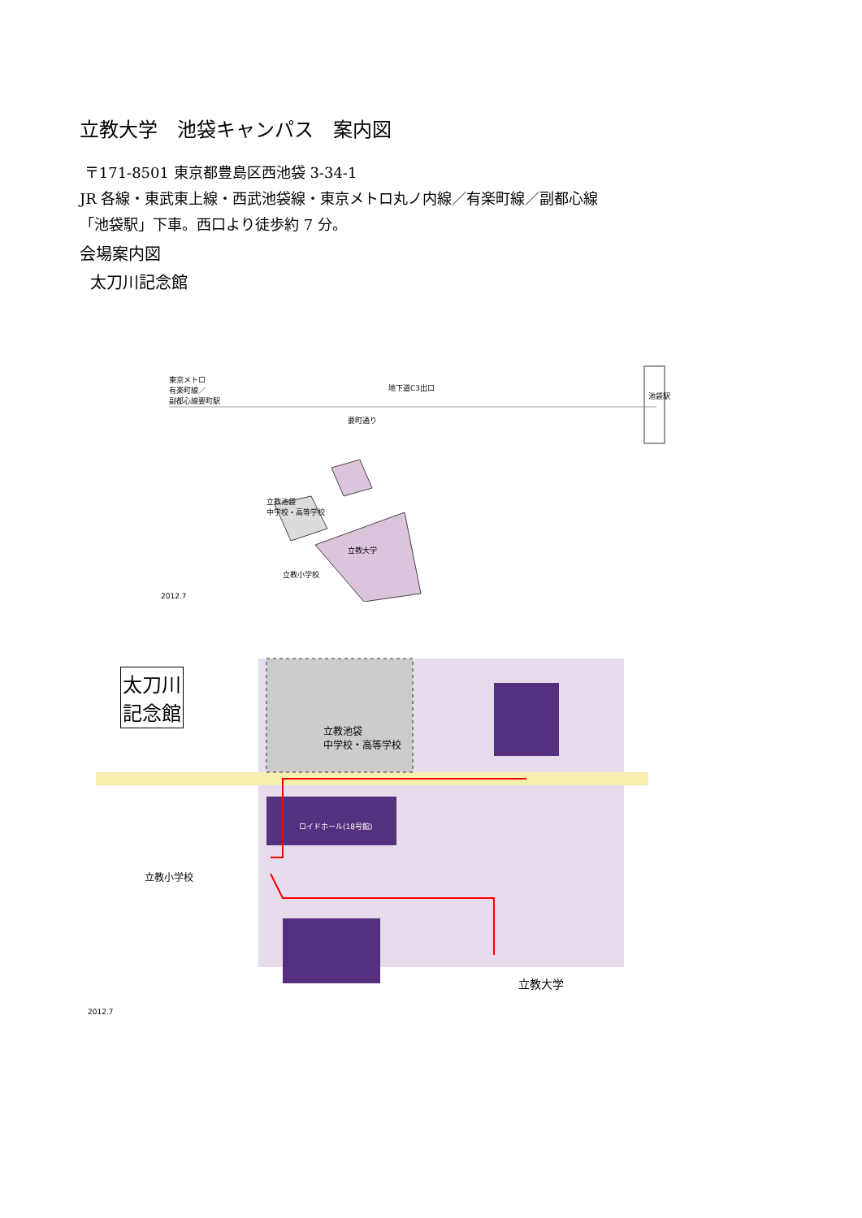立教大学　池袋キャンパス　案内図
〒171-8501 東京都豊島区西池袋 3-34-1
JR 各線・東武東上線・西武池袋線・東京メトロ丸ノ内線／有楽町線／副都心線
「池袋駅」下車。西口より徒歩約 7 分。
会場案内図
太刀川記念館
東京メトロ
有楽町線／
副都心線要町駅
地下道C3出口
要町通り
立教池袋
中学校・高等学校
立教大学
立教小学校
池袋駅
2012.7
太刀川
記念館
立教池袋
中学校・高等学校
立教大学
立教小学校
ロイドホール(18号館)
2012.7